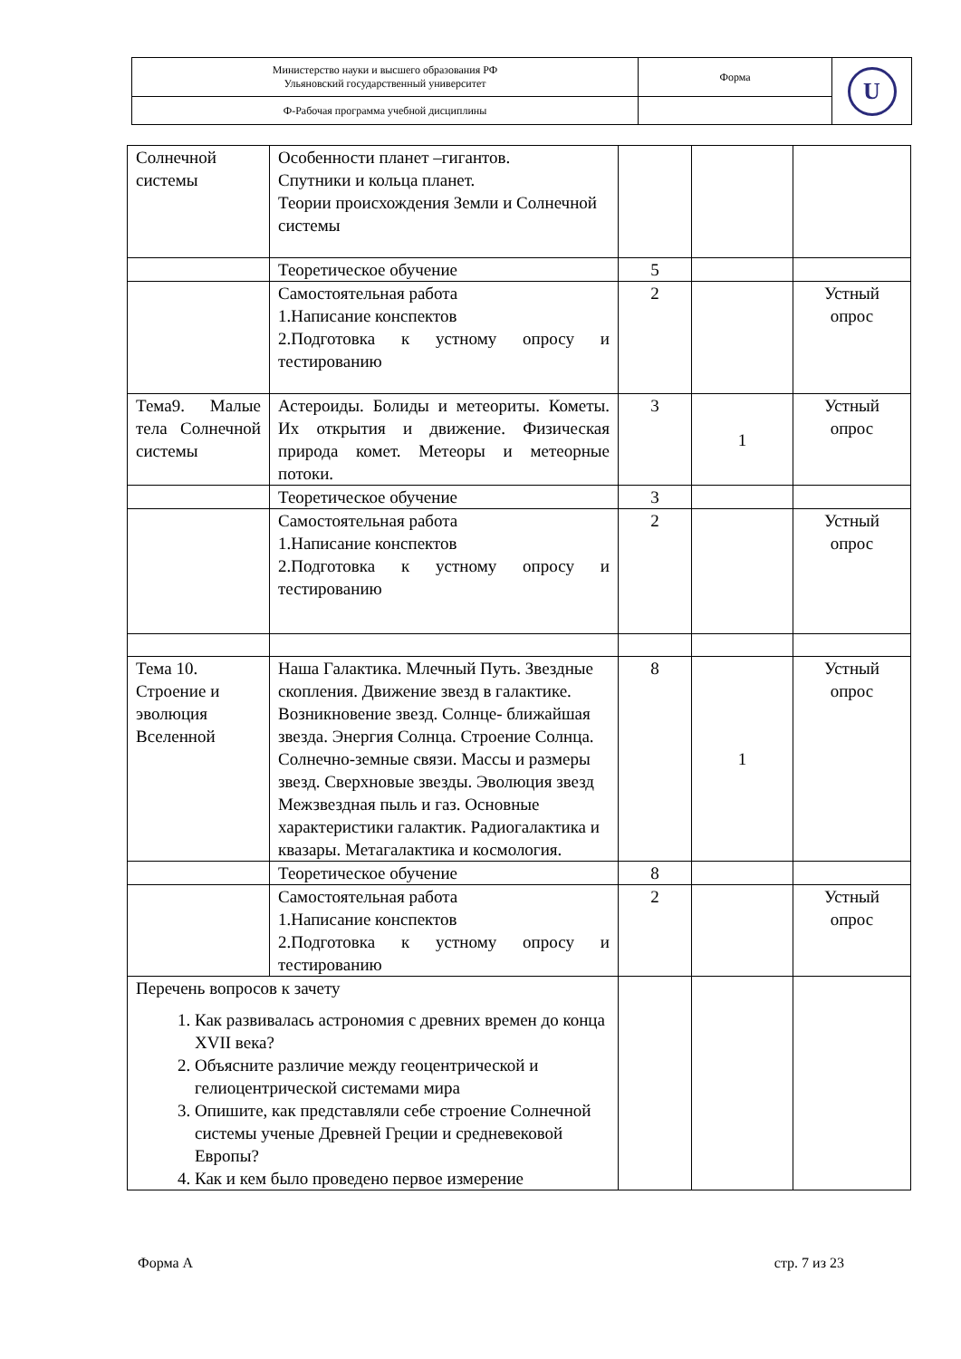| Министерство науки и высшего образования РФ Ульяновский государственный университет | Форма | U |
| Ф-Рабочая программа учебной дисциплины | | |
| Солнечной системы | Особенности планет –гигантов. Спутники и кольца планет. Теории происхождения Земли и Солнечной системы | | | |
| | Теоретическое обучение | 5 | | |
| | Самостоятельная работа 1.Написание конспектов 2.Подготовка к устному опросу и тестированию | 2 | | Устный опрос |
| Тема9. Малые тела Солнечной системы | Астероиды. Болиды и метеориты. Кометы. Их открытия и движение. Физическая природа комет. Метеоры и метеорные потоки. | 3 | 1 | Устный опрос |
| | Теоретическое обучение | 3 | | |
| | Самостоятельная работа 1.Написание конспектов 2.Подготовка к устному опросу и тестированию | 2 | | Устный опрос |
| Тема 10. Строение и эволюция Вселенной | Наша Галактика. Млечный Путь. Звездные скопления. Движение звезд в галактике. Возникновение звезд. Солнце- ближайшая звезда. Энергия Солнца. Строение Солнца. Солнечно-земные связи. Массы и размеры звезд. Сверхновые звезды. Эволюция звезд Межзвездная пыль и газ. Основные характеристики галактик. Радиогалактика и квазары. Метагалактика и космология. | 8 | 1 | Устный опрос |
| | Теоретическое обучение | 8 | | |
| | Самостоятельная работа 1.Написание конспектов 2.Подготовка к устному опросу и тестированию | 2 | | Устный опрос |
| Перечень вопросов к зачету 1. Как развивалась астрономия с древних времен до конца XVII века? 2. Объясните различие между геоцентрической и гелиоцентрической системами мира 3. Опишите, как представляли себе строение Солнечной системы ученые Древней Греции и средневековой Европы? 4. Как и кем было проведено первое измерение | | | | |
Форма А стр. 7 из 23